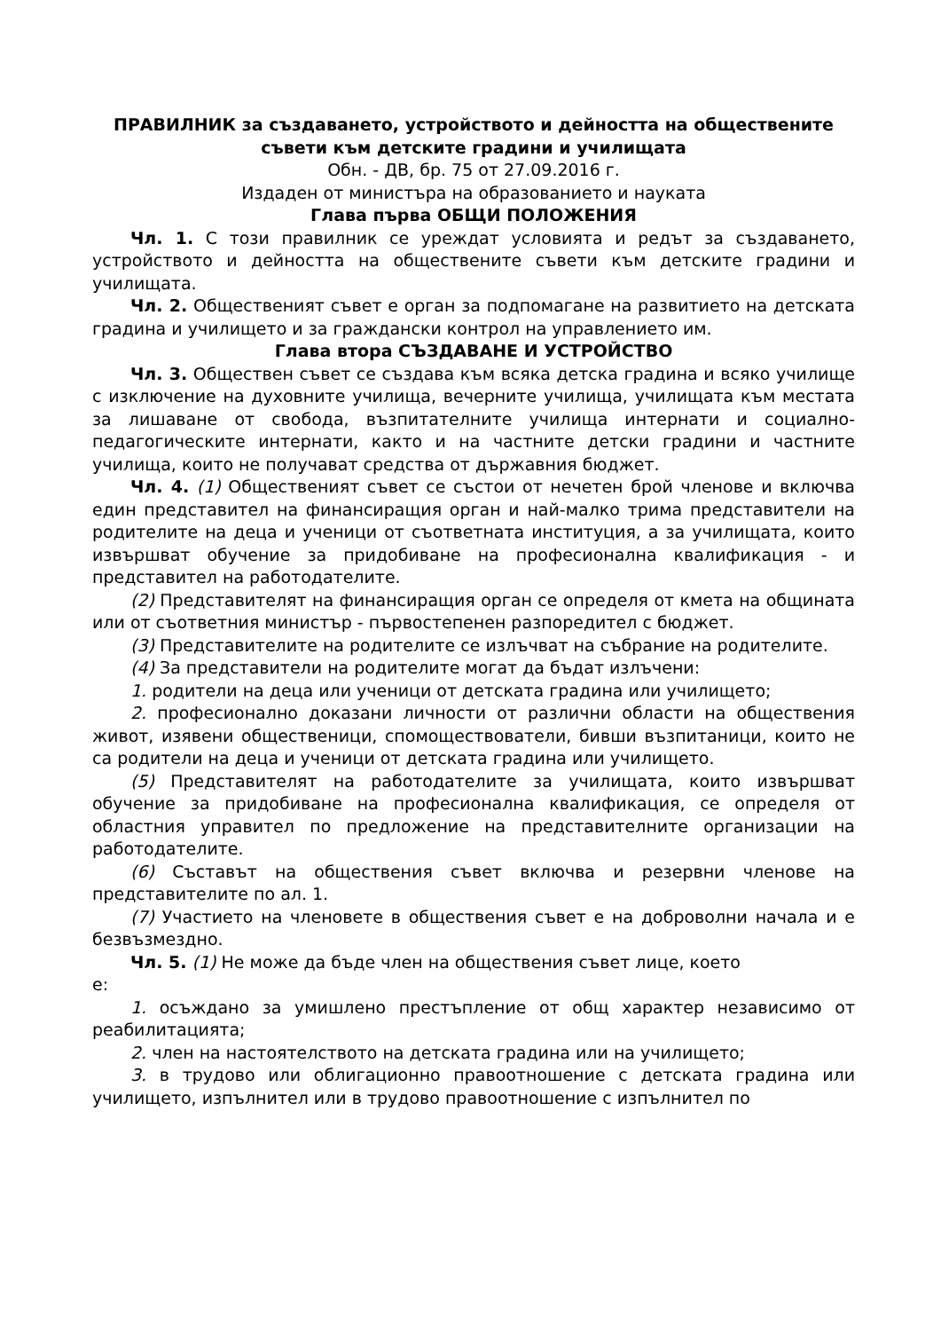ПРАВИЛНИК за създаването, устройството и дейността на обществените съвети към детските градини и училищата
Обн. - ДВ, бр. 75 от 27.09.2016 г.
Издаден от министъра на образованието и науката
Глава първа ОБЩИ ПОЛОЖЕНИЯ
Чл. 1. С този правилник се уреждат условията и редът за създаването, устройството и дейността на обществените съвети към детските градини и училищата.
Чл. 2. Общественият съвет е орган за подпомагане на развитието на детската градина и училището и за граждански контрол на управлението им.
Глава втора СЪЗДАВАНЕ И УСТРОЙСТВО
Чл. 3. Обществен съвет се създава към всяка детска градина и всяко училище с изключение на духовните училища, вечерните училища, училищата към местата за лишаване от свобода, възпитателните училища интернати и социално-педагогическите интернати, както и на частните детски градини и частните училища, които не получават средства от държавния бюджет.
Чл. 4. (1) Общественият съвет се състои от нечетен брой членове и включва един представител на финансиращия орган и най-малко трима представители на родителите на деца и ученици от съответната институция, а за училищата, които извършват обучение за придобиване на професионална квалификация - и представител на работодателите.
(2) Представителят на финансиращия орган се определя от кмета на общината или от съответния министър - първостепенен разпоредител с бюджет.
(3) Представителите на родителите се излъчват на събрание на родителите.
(4) За представители на родителите могат да бъдат излъчени:
1. родители на деца или ученици от детската градина или училището;
2. професионално доказани личности от различни области на обществения живот, изявени общественици, спомоществователи, бивши възпитаници, които не са родители на деца и ученици от детската градина или училището.
(5) Представителят на работодателите за училищата, които извършват обучение за придобиване на професионална квалификация, се определя от областния управител по предложение на представителните организации на работодателите.
(6) Съставът на обществения съвет включва и резервни членове на представителите по ал. 1.
(7) Участието на членовете в обществения съвет е на доброволни начала и е безвъзмездно.
Чл. 5. (1) Не може да бъде член на обществения съвет лице, което
е:
1. осъждано за умишлено престъпление от общ характер независимо от реабилитацията;
2. член на настоятелството на детската градина или на училището;
3. в трудово или облигационно правоотношение с детската градина или училището, изпълнител или в трудово правоотношение с изпълнител по